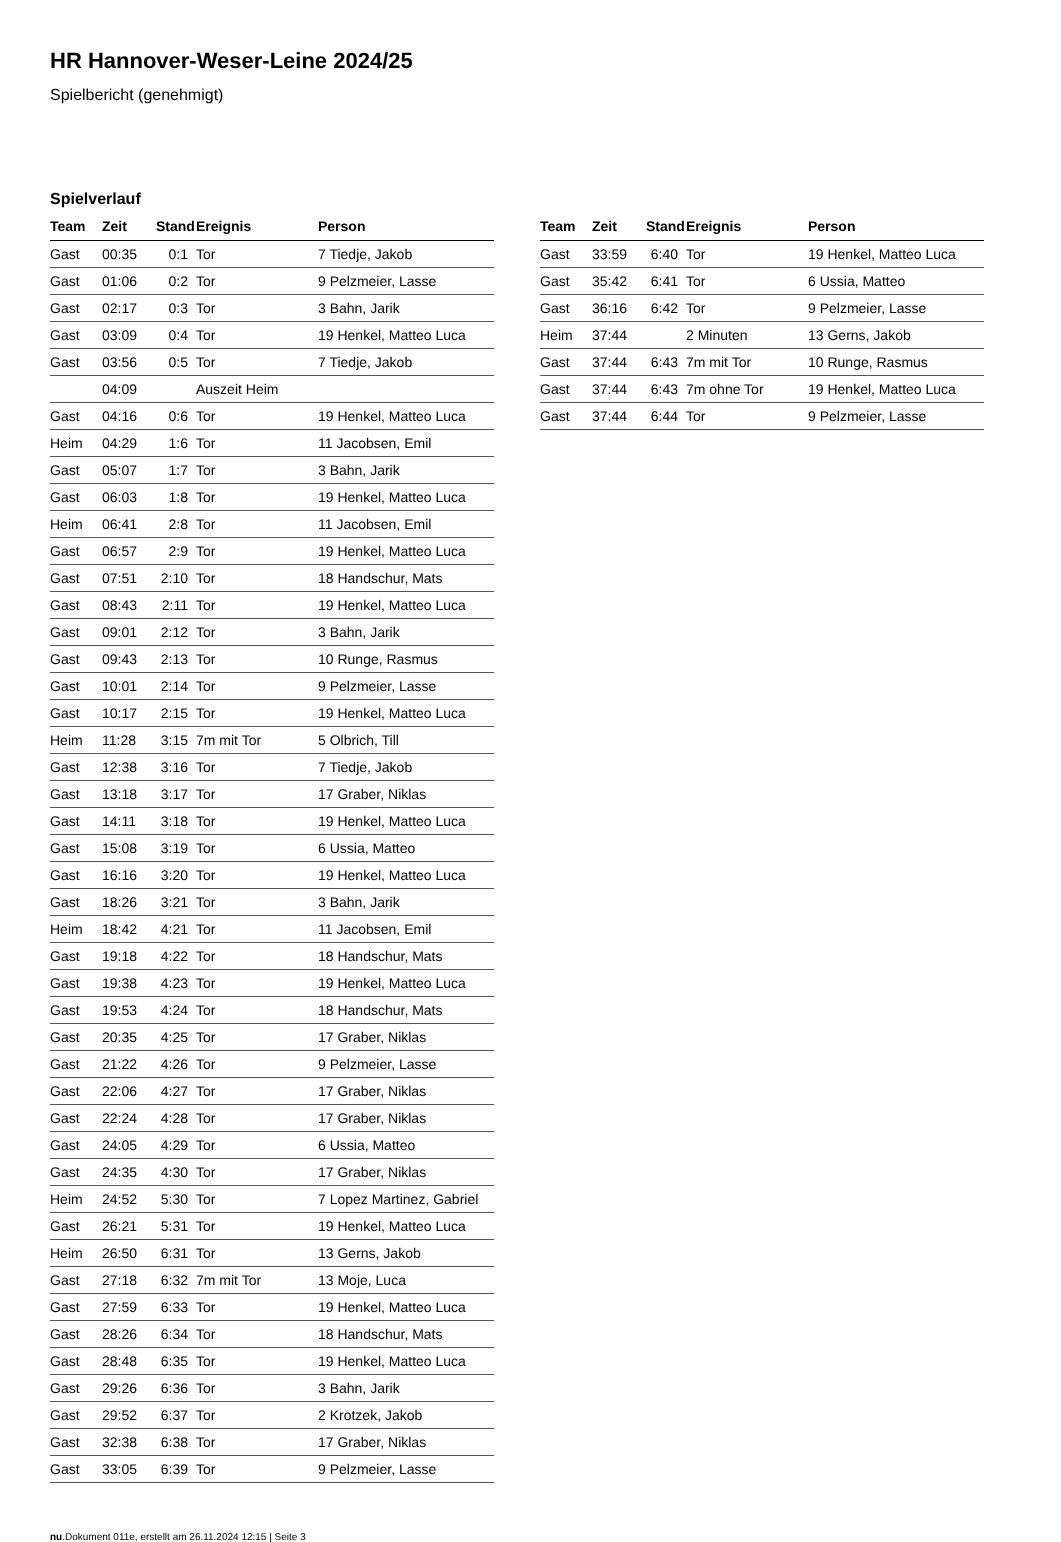HR Hannover-Weser-Leine 2024/25
Spielbericht (genehmigt)
Spielverlauf
| Team | Zeit | Stand | Ereignis | Person |
| --- | --- | --- | --- | --- |
| Gast | 00:35 | 0:1 | Tor | 7 Tiedje, Jakob |
| Gast | 01:06 | 0:2 | Tor | 9 Pelzmeier, Lasse |
| Gast | 02:17 | 0:3 | Tor | 3 Bahn, Jarik |
| Gast | 03:09 | 0:4 | Tor | 19 Henkel, Matteo Luca |
| Gast | 03:56 | 0:5 | Tor | 7 Tiedje, Jakob |
| | 04:09 | | Auszeit Heim | |
| Gast | 04:16 | 0:6 | Tor | 19 Henkel, Matteo Luca |
| Heim | 04:29 | 1:6 | Tor | 11 Jacobsen, Emil |
| Gast | 05:07 | 1:7 | Tor | 3 Bahn, Jarik |
| Gast | 06:03 | 1:8 | Tor | 19 Henkel, Matteo Luca |
| Heim | 06:41 | 2:8 | Tor | 11 Jacobsen, Emil |
| Gast | 06:57 | 2:9 | Tor | 19 Henkel, Matteo Luca |
| Gast | 07:51 | 2:10 | Tor | 18 Handschur, Mats |
| Gast | 08:43 | 2:11 | Tor | 19 Henkel, Matteo Luca |
| Gast | 09:01 | 2:12 | Tor | 3 Bahn, Jarik |
| Gast | 09:43 | 2:13 | Tor | 10 Runge, Rasmus |
| Gast | 10:01 | 2:14 | Tor | 9 Pelzmeier, Lasse |
| Gast | 10:17 | 2:15 | Tor | 19 Henkel, Matteo Luca |
| Heim | 11:28 | 3:15 | 7m mit Tor | 5 Olbrich, Till |
| Gast | 12:38 | 3:16 | Tor | 7 Tiedje, Jakob |
| Gast | 13:18 | 3:17 | Tor | 17 Graber, Niklas |
| Gast | 14:11 | 3:18 | Tor | 19 Henkel, Matteo Luca |
| Gast | 15:08 | 3:19 | Tor | 6 Ussia, Matteo |
| Gast | 16:16 | 3:20 | Tor | 19 Henkel, Matteo Luca |
| Gast | 18:26 | 3:21 | Tor | 3 Bahn, Jarik |
| Heim | 18:42 | 4:21 | Tor | 11 Jacobsen, Emil |
| Gast | 19:18 | 4:22 | Tor | 18 Handschur, Mats |
| Gast | 19:38 | 4:23 | Tor | 19 Henkel, Matteo Luca |
| Gast | 19:53 | 4:24 | Tor | 18 Handschur, Mats |
| Gast | 20:35 | 4:25 | Tor | 17 Graber, Niklas |
| Gast | 21:22 | 4:26 | Tor | 9 Pelzmeier, Lasse |
| Gast | 22:06 | 4:27 | Tor | 17 Graber, Niklas |
| Gast | 22:24 | 4:28 | Tor | 17 Graber, Niklas |
| Gast | 24:05 | 4:29 | Tor | 6 Ussia, Matteo |
| Gast | 24:35 | 4:30 | Tor | 17 Graber, Niklas |
| Heim | 24:52 | 5:30 | Tor | 7 Lopez Martinez, Gabriel |
| Gast | 26:21 | 5:31 | Tor | 19 Henkel, Matteo Luca |
| Heim | 26:50 | 6:31 | Tor | 13 Gerns, Jakob |
| Gast | 27:18 | 6:32 | 7m mit Tor | 13 Moje, Luca |
| Gast | 27:59 | 6:33 | Tor | 19 Henkel, Matteo Luca |
| Gast | 28:26 | 6:34 | Tor | 18 Handschur, Mats |
| Gast | 28:48 | 6:35 | Tor | 19 Henkel, Matteo Luca |
| Gast | 29:26 | 6:36 | Tor | 3 Bahn, Jarik |
| Gast | 29:52 | 6:37 | Tor | 2 Krotzek, Jakob |
| Gast | 32:38 | 6:38 | Tor | 17 Graber, Niklas |
| Gast | 33:05 | 6:39 | Tor | 9 Pelzmeier, Lasse |
| Team | Zeit | Stand | Ereignis | Person |
| --- | --- | --- | --- | --- |
| Gast | 33:59 | 6:40 | Tor | 19 Henkel, Matteo Luca |
| Gast | 35:42 | 6:41 | Tor | 6 Ussia, Matteo |
| Gast | 36:16 | 6:42 | Tor | 9 Pelzmeier, Lasse |
| Heim | 37:44 | | 2 Minuten | 13 Gerns, Jakob |
| Gast | 37:44 | 6:43 | 7m mit Tor | 10 Runge, Rasmus |
| Gast | 37:44 | 6:43 | 7m ohne Tor | 19 Henkel, Matteo Luca |
| Gast | 37:44 | 6:44 | Tor | 9 Pelzmeier, Lasse |
nu.Dokument 011e, erstellt am 26.11.2024 12:15 | Seite 3